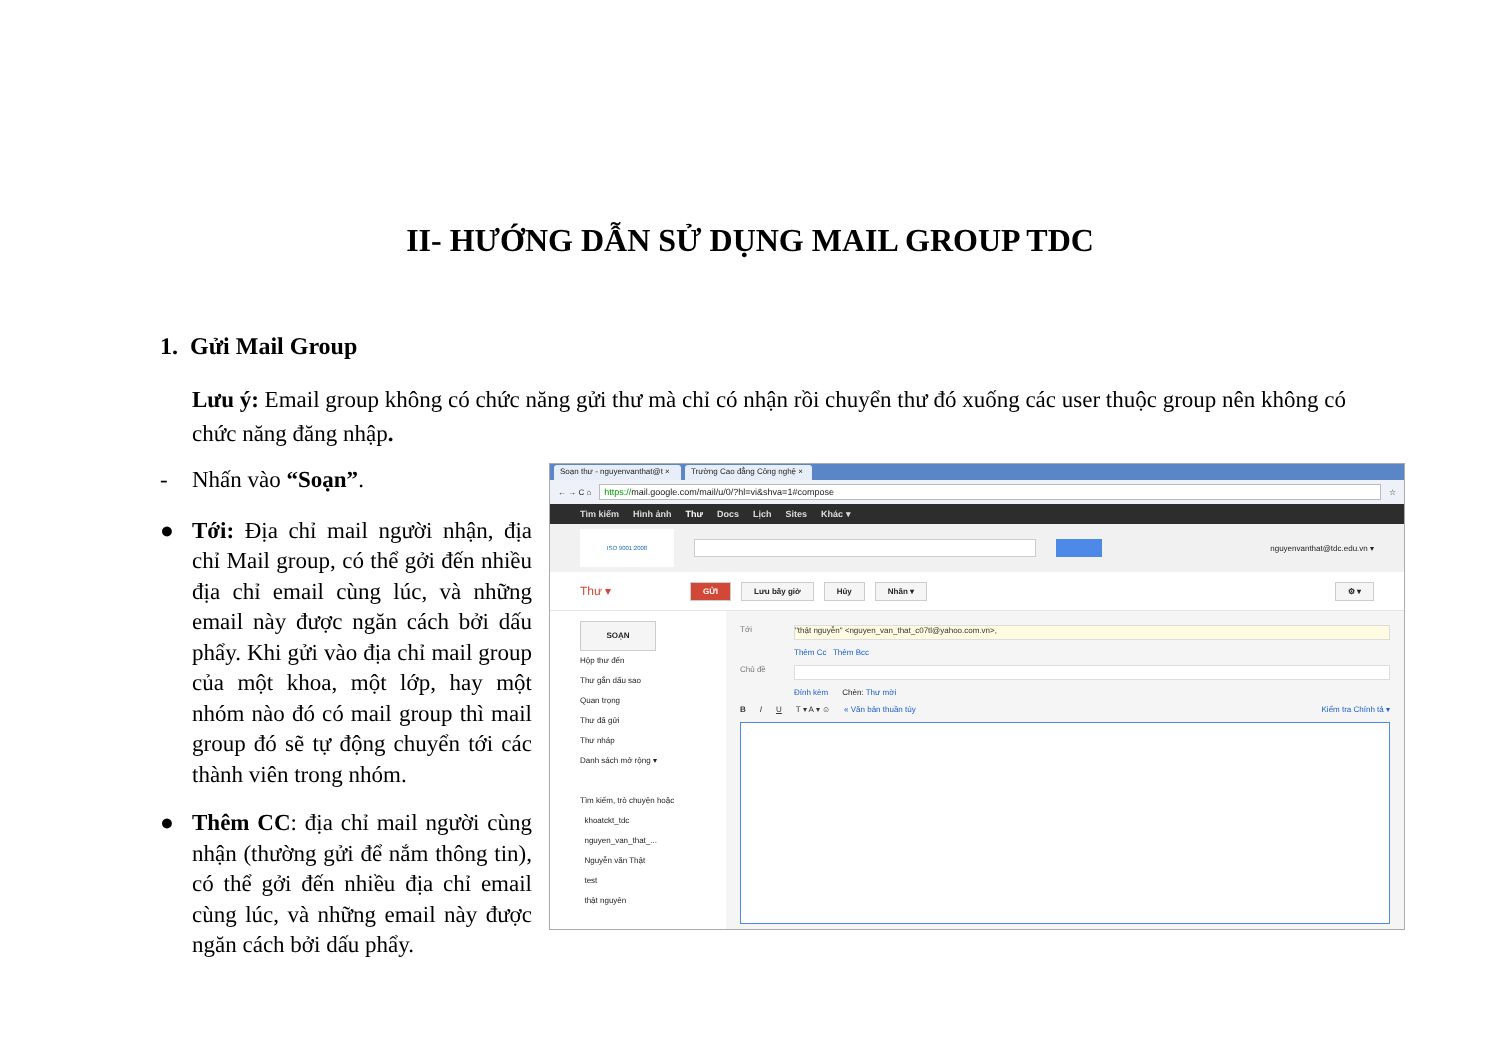II- HƯỚNG DẪN SỬ DỤNG MAIL GROUP TDC
1. Gửi Mail Group
Lưu ý: Email group không có chức năng gửi thư mà chỉ có nhận rồi chuyển thư đó xuống các user thuộc group nên không có chức năng đăng nhập.
- Nhấn vào “Soạn”.
● Tới: Địa chỉ mail người nhận, địa chỉ Mail group, có thể gởi đến nhiều địa chỉ email cùng lúc, và những email này được ngăn cách bởi dấu phẩy. Khi gửi vào địa chỉ mail group của một khoa, một lớp, hay một nhóm nào đó có mail group thì mail group đó sẽ tự động chuyển tới các thành viên trong nhóm.
● Thêm CC: địa chỉ mail người cùng nhận (thường gửi để nắm thông tin), có thể gởi đến nhiều địa chỉ email cùng lúc, và những email này được ngăn cách bởi dấu phẩy.
Soạn thư - nguyenvanthat@t × Trường Cao đẳng Công nghệ ×
← → C ⌂ https://mail.google.com/mail/u/0/?hl=vi&shva=1#compose ☆
Tìm kiếm Hình ảnh Thư Docs Lịch Sites Khác ▾
ISO 9001:2008
nguyenvanthat@tdc.edu.vn ▾
Thư ▾ GỬI Lưu bây giờ Hủy Nhãn ▾ ⚙ ▾
SOẠN
Hộp thư đến
Thư gắn dấu sao
Quan trọng
Thư đã gửi
Thư nháp
Danh sách mở rộng ▾
Tìm kiếm, trò chuyện hoặc
khoatckt_tdc
nguyen_van_that_...
Nguyễn văn Thật
test
thật nguyên
Tới "thật nguyễn" <nguyen_van_that_c07tl@yahoo.com.vn>,
Thêm Cc Thêm Bcc
Chủ đề
Đính kèm Chèn: Thư mời
B I U T ▾ A ▾ ☺ « Văn bản thuần túy Kiểm tra Chính tả ▾